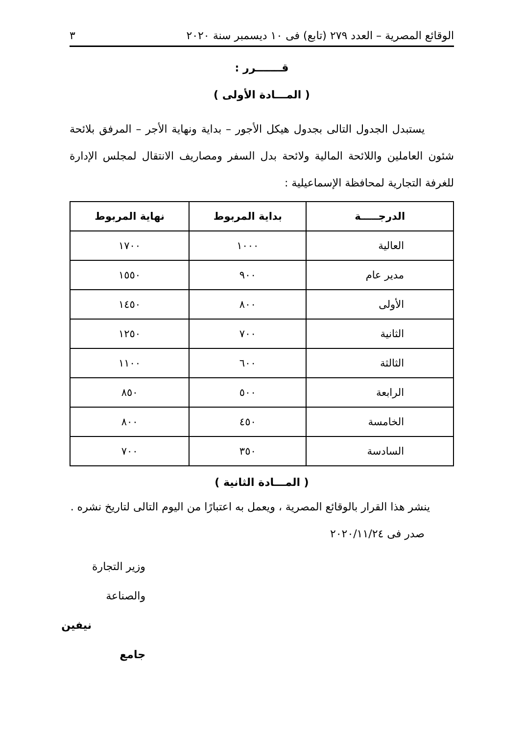الوقائع المصرية – العدد ٢٧٩ (تابع) فى ١٠ ديسمبر سنة ٢٠٢٠ ٣
قـــــــرر :
( المـــادة الأولى )
يستبدل الجدول التالى بجدول هيكل الأجور – بداية ونهاية الأجر – المرفق بلائحة شئون العاملين واللائحة المالية ولائحة بدل السفر ومصاريف الانتقال لمجلس الإدارة للغرفة التجارية لمحافظة الإسماعيلية :
| الدرجـــــة | بداية المربوط | نهاية المربوط |
| --- | --- | --- |
| العالية | ١٠٠٠ | ١٧٠٠ |
| مدير عام | ٩٠٠ | ١٥٥٠ |
| الأولى | ٨٠٠ | ١٤٥٠ |
| الثانية | ٧٠٠ | ١٢٥٠ |
| الثالثة | ٦٠٠ | ١١٠٠ |
| الرابعة | ٥٠٠ | ٨٥٠ |
| الخامسة | ٤٥٠ | ٨٠٠ |
| السادسة | ٣٥٠ | ٧٠٠ |
( المـــادة الثانية )
ينشر هذا القرار بالوقائع المصرية ، ويعمل به اعتبارًا من اليوم التالى لتاريخ نشره .
صدر فى ٢٠٢٠/١١/٢٤
وزير التجارة والصناعة
نيفين جامع